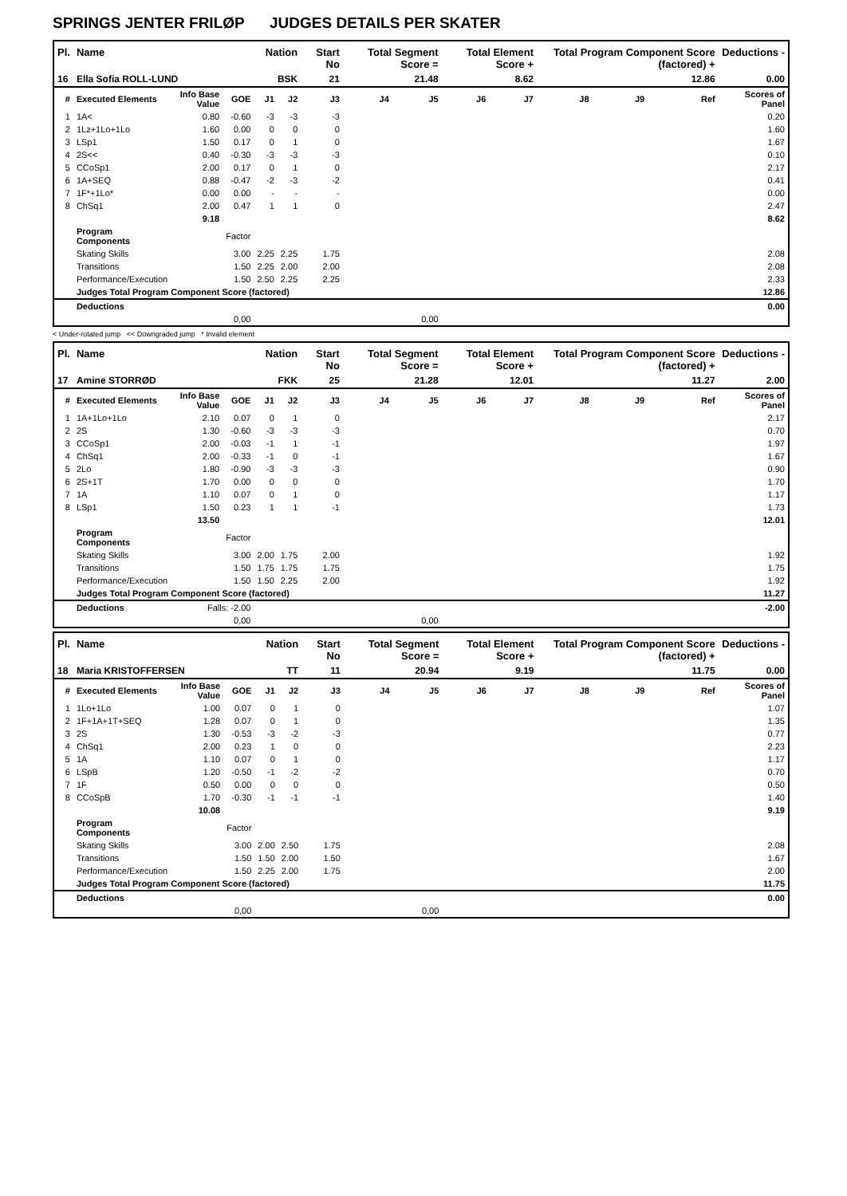SPRINGS JENTER FRILØP JUDGES DETAILS PER SKATER
| Pl. | Name | | | Nation | | Start No | Total Segment Score = | | Total Element Score + | | Total Program Component Score (factored) + | | | Deductions - |
| --- | --- | --- | --- | --- | --- | --- | --- | --- | --- | --- | --- | --- | --- | --- |
| 16 | Ella Sofia ROLL-LUND | | | BSK | | 21 | 21.48 | | 8.62 | | 12.86 | | | 0.00 |
| # | Executed Elements | Info Base Value | GOE | J1 | J2 | J3 | J4 | J5 | J6 | J7 | J8 | J9 | Ref | Scores of Panel |
| 1 | 1A< | 0.80 | -0.60 | -3 | -3 | -3 | | | | | | | | 0.20 |
| 2 | 1Lz+1Lo+1Lo | 1.60 | 0.00 | 0 | 0 | 0 | | | | | | | | 1.60 |
| 3 | LSp1 | 1.50 | 0.17 | 0 | 1 | 0 | | | | | | | | 1.67 |
| 4 | 2S<< | 0.40 | -0.30 | -3 | -3 | -3 | | | | | | | | 0.10 |
| 5 | CCoSp1 | 2.00 | 0.17 | 0 | 1 | 0 | | | | | | | | 2.17 |
| 6 | 1A+SEQ | 0.88 | -0.47 | -2 | -3 | -2 | | | | | | | | 0.41 |
| 7 | 1F*+1Lo* | 0.00 | 0.00 | - | - | - | | | | | | | | 0.00 |
| 8 | ChSq1 | 2.00 | 0.47 | 1 | 1 | 0 | | | | | | | | 2.47 |
| | | 9.18 | | | | | | | | | | | | 8.62 |
| | Program Components | | Factor | | | | | | | | | | | |
| | Skating Skills | | 3.00 | 2.25 | 2.25 | 1.75 | | | | | | | | 2.08 |
| | Transitions | | 1.50 | 2.25 | 2.00 | 2.00 | | | | | | | | 2.08 |
| | Performance/Execution | | 1.50 | 2.50 | 2.25 | 2.25 | | | | | | | | 2.33 |
| | Judges Total Program Component Score (factored) | | | | | | | | | | | | | 12.86 |
| | Deductions | | | | | | | | | | | | | 0.00 |
| 0,00 | | | | 0,00 | | | | | | | | | | |
< Under-rotated jump << Downgraded jump * Invalid element
| Pl. | Name | | | Nation | | Start No | Total Segment Score = | | Total Element Score + | | Total Program Component Score (factored) + | | | Deductions - |
| --- | --- | --- | --- | --- | --- | --- | --- | --- | --- | --- | --- | --- | --- | --- |
| 17 | Amine STORRØD | | | FKK | | 25 | 21.28 | | 12.01 | | 11.27 | | | 2.00 |
| # | Executed Elements | Info Base Value | GOE | J1 | J2 | J3 | J4 | J5 | J6 | J7 | J8 | J9 | Ref | Scores of Panel |
| 1 | 1A+1Lo+1Lo | 2.10 | 0.07 | 0 | 1 | 0 | | | | | | | | 2.17 |
| 2 | 2S | 1.30 | -0.60 | -3 | -3 | -3 | | | | | | | | 0.70 |
| 3 | CCoSp1 | 2.00 | -0.03 | -1 | 1 | -1 | | | | | | | | 1.97 |
| 4 | ChSq1 | 2.00 | -0.33 | -1 | 0 | -1 | | | | | | | | 1.67 |
| 5 | 2Lo | 1.80 | -0.90 | -3 | -3 | -3 | | | | | | | | 0.90 |
| 6 | 2S+1T | 1.70 | 0.00 | 0 | 0 | 0 | | | | | | | | 1.70 |
| 7 | 1A | 1.10 | 0.07 | 0 | 1 | 0 | | | | | | | | 1.17 |
| 8 | LSp1 | 1.50 | 0.23 | 1 | 1 | -1 | | | | | | | | 1.73 |
| | | 13.50 | | | | | | | | | | | | 12.01 |
| | Program Components | | Factor | | | | | | | | | | | |
| | Skating Skills | | 3.00 | 2.00 | 1.75 | 2.00 | | | | | | | | 1.92 |
| | Transitions | | 1.50 | 1.75 | 1.75 | 1.75 | | | | | | | | 1.75 |
| | Performance/Execution | | 1.50 | 1.50 | 2.25 | 2.00 | | | | | | | | 1.92 |
| | Judges Total Program Component Score (factored) | | | | | | | | | | | | | 11.27 |
| | Deductions | Falls: -2.00 | | | | | | | | | | | | -2.00 |
| 0,00 | | | | 0,00 | | | | | | | | | | |
| Pl. | Name | | | Nation | | Start No | Total Segment Score = | | Total Element Score + | | Total Program Component Score (factored) + | | | Deductions - |
| --- | --- | --- | --- | --- | --- | --- | --- | --- | --- | --- | --- | --- | --- | --- |
| 18 | Maria KRISTOFFERSEN | | | TT | | 11 | 20.94 | | 9.19 | | 11.75 | | | 0.00 |
| # | Executed Elements | Info Base Value | GOE | J1 | J2 | J3 | J4 | J5 | J6 | J7 | J8 | J9 | Ref | Scores of Panel |
| 1 | 1Lo+1Lo | 1.00 | 0.07 | 0 | 1 | 0 | | | | | | | | 1.07 |
| 2 | 1F+1A+1T+SEQ | 1.28 | 0.07 | 0 | 1 | 0 | | | | | | | | 1.35 |
| 3 | 2S | 1.30 | -0.53 | -3 | -2 | -3 | | | | | | | | 0.77 |
| 4 | ChSq1 | 2.00 | 0.23 | 1 | 0 | 0 | | | | | | | | 2.23 |
| 5 | 1A | 1.10 | 0.07 | 0 | 1 | 0 | | | | | | | | 1.17 |
| 6 | LSpB | 1.20 | -0.50 | -1 | -2 | -2 | | | | | | | | 0.70 |
| 7 | 1F | 0.50 | 0.00 | 0 | 0 | 0 | | | | | | | | 0.50 |
| 8 | CCoSpB | 1.70 | -0.30 | -1 | -1 | -1 | | | | | | | | 1.40 |
| | | 10.08 | | | | | | | | | | | | 9.19 |
| | Program Components | | Factor | | | | | | | | | | | |
| | Skating Skills | | 3.00 | 2.00 | 2.50 | 1.75 | | | | | | | | 2.08 |
| | Transitions | | 1.50 | 1.50 | 2.00 | 1.50 | | | | | | | | 1.67 |
| | Performance/Execution | | 1.50 | 2.25 | 2.00 | 1.75 | | | | | | | | 2.00 |
| | Judges Total Program Component Score (factored) | | | | | | | | | | | | | 11.75 |
| | Deductions | | | | | | | | | | | | | 0.00 |
| 0,00 | | | | 0,00 | | | | | | | | | | |